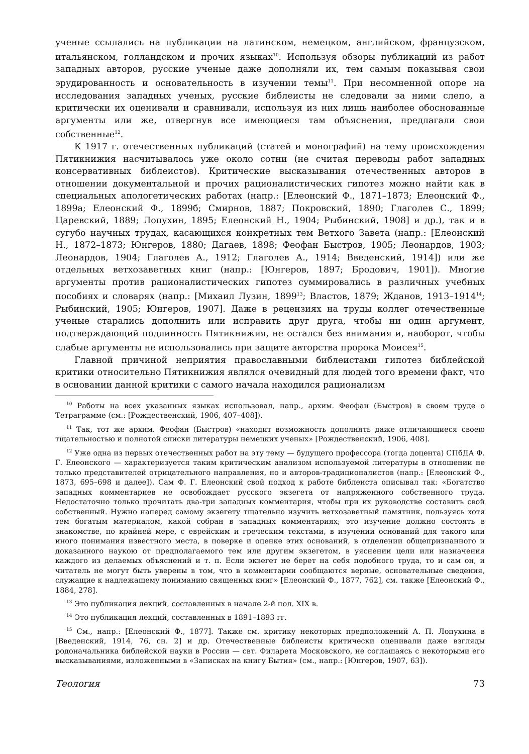ученые ссылались на публикации на латинском, немецком, английском, французском, итальянском, голландском и прочих языках<sup>10</sup>. Используя обзоры публикаций из работ западных авторов, русские ученые даже дополняли их, тем самым показывая свои эрудированность и основательность в изучении темы<sup>11</sup>. При несомненной опоре на исследования западных ученых, русские библеисты не следовали за ними слепо, а критически их оценивали и сравнивали, используя из них лишь наиболее обоснованные аргументы или же, отвергнув все имеющиеся там объяснения, предлагали свои собственные<sup>12</sup>.
К 1917 г. отечественных публикаций (статей и монографий) на тему происхождения Пятикнижия насчитывалось уже около сотни (не считая переводы работ западных консервативных библеистов). Критические высказывания отечественных авторов в отношении документальной и прочих рационалистических гипотез можно найти как в специальных апологетических работах (напр.: [Елеонский Ф., 1871–1873; Елеонский Ф., 1899а; Елеонский Ф., 1899б; Смирнов, 1887; Покровский, 1890; Глаголев С., 1899; Царевский, 1889; Лопухин, 1895; Елеонский Н., 1904; Рыбинский, 1908] и др.), так и в сугубо научных трудах, касающихся конкретных тем Ветхого Завета (напр.: [Елеонский Н., 1872–1873; Юнгеров, 1880; Дагаев, 1898; Феофан Быстров, 1905; Леонардов, 1903; Леонардов, 1904; Глаголев А., 1912; Глаголев А., 1914; Введенский, 1914]) или же отдельных ветхозаветных книг (напр.: [Юнгеров, 1897; Бродович, 1901]). Многие аргументы против рационалистических гипотез суммировались в различных учебных пособиях и словарях (напр.: [Михаил Лузин, 1899<sup>13</sup>; Властов, 1879; Жданов, 1913–1914<sup>14</sup>; Рыбинский, 1905; Юнгеров, 1907]. Даже в рецензиях на труды коллег отечественные ученые старались дополнить или исправить друг друга, чтобы ни один аргумент, подтверждающий подлинность Пятикнижия, не остался без внимания и, наоборот, чтобы слабые аргументы не использовались при защите авторства пророка Моисея<sup>15</sup>.
Главной причиной неприятия православными библеистами гипотез библейской критики относительно Пятикнижия являлся очевидный для людей того времени факт, что в основании данной критики с самого начала находился рационализм
<sup>10</sup> Работы на всех указанных языках использовал, напр., архим. Феофан (Быстров) в своем труде о Тетраграмме (см.: [Рождественский, 1906, 407–408]).
<sup>11</sup> Так, тот же архим. Феофан (Быстров) «находит возможность дополнять даже отличающиеся своею тщательностью и полнотой списки литературы немецких ученых» [Рождественский, 1906, 408].
<sup>12</sup> Уже одна из первых отечественных работ на эту тему — будущего профессора (тогда доцента) СПбДА Ф. Г. Елеонского — характеризуется таким критическим анализом используемой литературы в отношении не только представителей отрицательного направления, но и авторов-традиционалистов (напр.: [Елеонский Ф., 1873, 695–698 и далее]). Сам Ф. Г. Елеонский свой подход к работе библеиста описывал так: «Богатство западных комментариев не освобождает русского экзегета от напряженного собственного труда. Недостаточно только прочитать два-три западных комментария, чтобы при их руководстве составить свой собственный. Нужно наперед самому экзегету тщательно изучить ветхозаветный памятник, пользуясь хотя тем богатым материалом, какой собран в западных комментариях; это изучение должно состоять в знакомстве, по крайней мере, с еврейским и греческим текстами, в изучении оснований для такого или иного понимания известного места, в поверке и оценке этих оснований, в отделении общепризнанного и доказанного наукою от предполагаемого тем или другим экзегетом, в уяснении цели или назначения каждого из делаемых объяснений и т. п. Если экзегет не берет на себя подобного труда, то и сам он, и читатель не могут быть уверены в том, что в комментарии сообщаются верные, основательные сведения, служащие к надлежащему пониманию священных книг» [Елеонский Ф., 1877, 762], см. также [Елеонский Ф., 1884, 278].
<sup>13</sup> Это публикация лекций, составленных в начале 2-й пол. XIX в.
<sup>14</sup> Это публикация лекций, составленных в 1891–1893 гг.
<sup>15</sup> См., напр.: [Елеонский Ф., 1877]. Также см. критику некоторых предположений А. П. Лопухина в [Введенский, 1914, 76, сн. 2] и др. Отечественные библеисты критически оценивали даже взгляды родоначальника библейской науки в России — свт. Филарета Московского, не соглашаясь с некоторыми его высказываниями, изложенными в «Записках на книгу Бытия» (см., напр.: [Юнгеров, 1907, 63]).
Теология 73